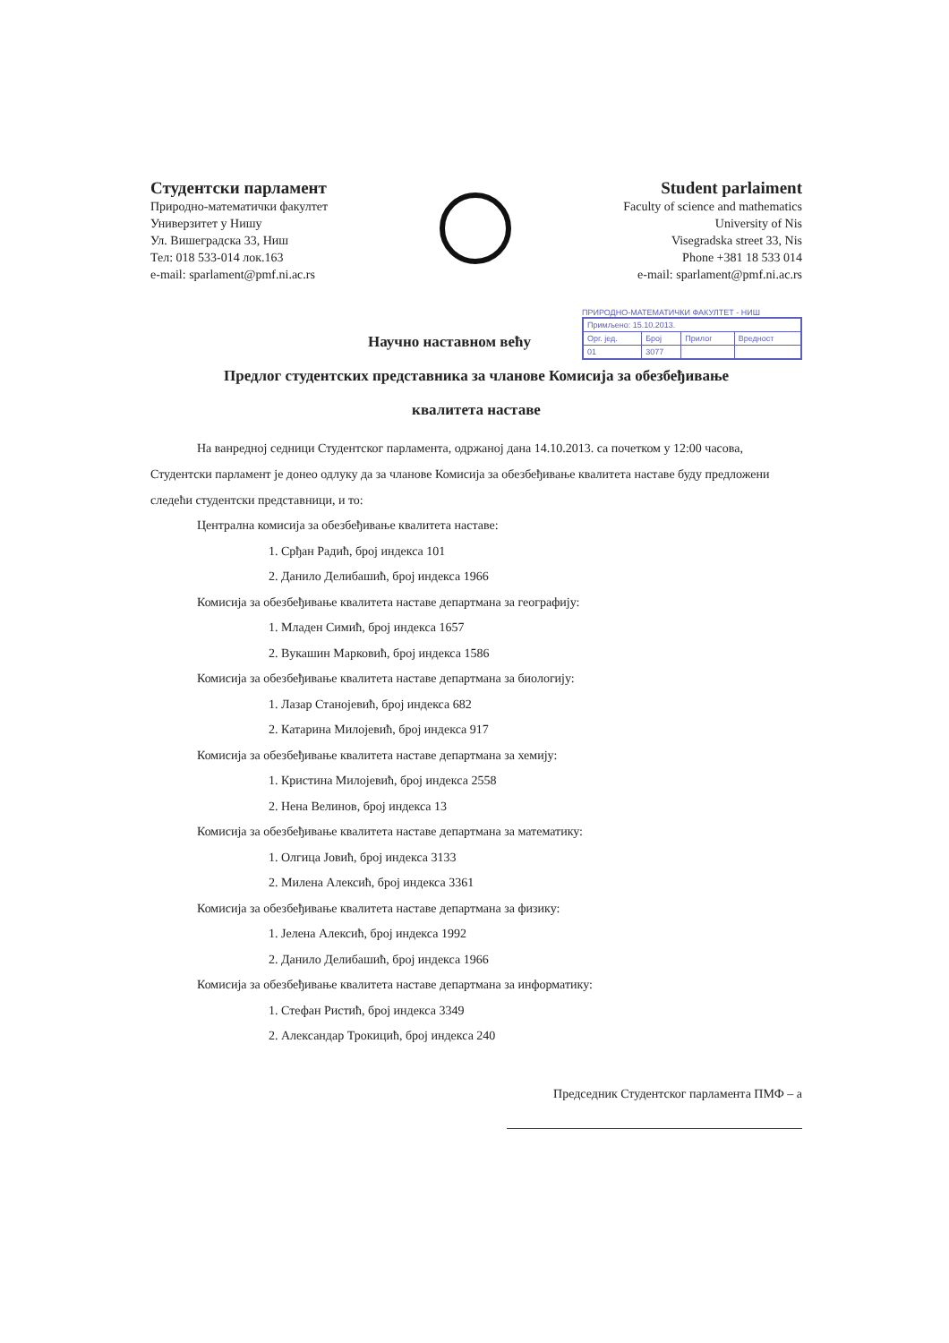Студентски парламент
Природно-математички факултет
Универзитет у Нишу
Ул. Вишеградска 33, Ниш
Тел: 018 533-014 лок.163
e-mail: sparlament@pmf.ni.ac.rs
Student parlaiment
Faculty of science and mathematics
University of Nis
Visegradska street 33, Nis
Phone +381 18 533 014
e-mail: sparlament@pmf.ni.ac.rs
ПРИРОДНО-МАТЕМАТИЧКИ ФАКУЛТЕТ - НИШ
| Примљено: 15.10.2013. | | | |
| Орг. јед. | Број | Прилог | Вредност |
| 01 | 3077 | | |
Научно наставном већу
Предлог студентских представника за чланове Комисија за обезбеђивање
квалитета наставе
На ванредној седници Студентског парламента, одржаној дана 14.10.2013. са почетком у 12:00 часова, Студентски парламент је донео одлуку да за чланове Комисија за обезбеђивање квалитета наставе буду предложени следећи студентски представници, и то:
Централна комисија за обезбеђивање квалитета наставе:
1. Срђан Радић, број индекса 101
2. Данило Делибашић, број индекса 1966
Комисија за обезбеђивање квалитета наставе департмана за географију:
1. Младен Симић, број индекса 1657
2. Вукашин Марковић, број индекса 1586
Комисија за обезбеђивање квалитета наставе департмана за биологију:
1. Лазар Станојевић, број индекса 682
2. Катарина Милојевић, број индекса 917
Комисија за обезбеђивање квалитета наставе департмана за хемију:
1. Кристина Милојевић, број индекса 2558
2. Нена Велинов, број индекса 13
Комисија за обезбеђивање квалитета наставе департмана за математику:
1. Олгица Јовић, број индекса 3133
2. Милена Алексић, број индекса 3361
Комисија за обезбеђивање квалитета наставе департмана за физику:
1. Јелена Алексић, број индекса 1992
2. Данило Делибашић, број индекса 1966
Комисија за обезбеђивање квалитета наставе департмана за информатику:
1. Стефан Ристић, број индекса 3349
2. Александар Трокицић, број индекса 240
Председник Студентског парламента ПМФ – а